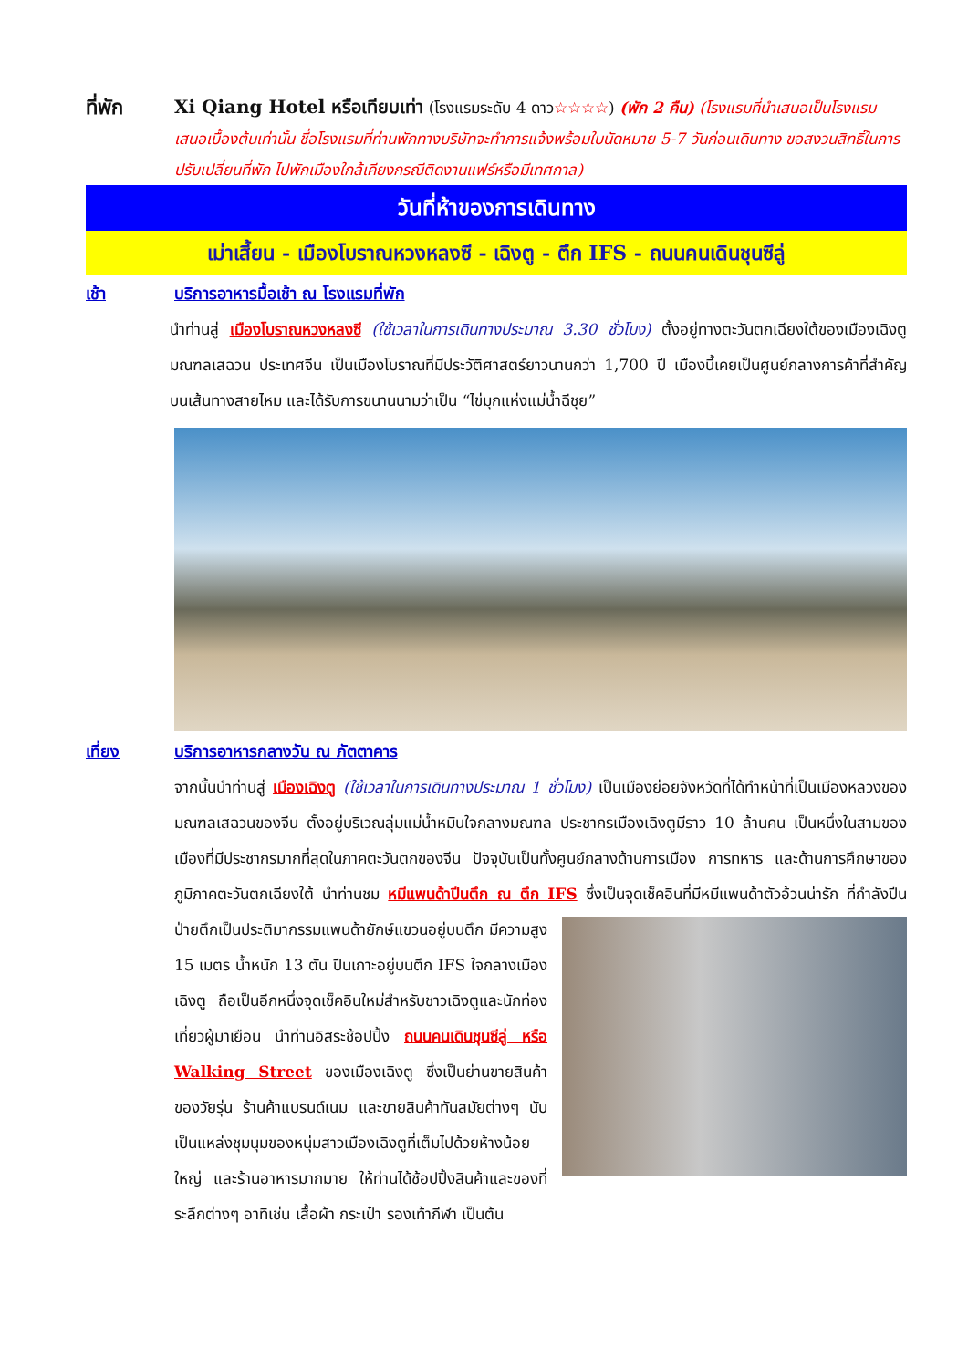ที่พัก Xi Qiang Hotel หรือเทียบเท่า (โรงแรมระดับ 4 ดาว☆☆☆☆) (พัก 2 คืน) (โรงแรมที่นำเสนอเป็นโรงแรมเสนอเบื้องต้นเท่านั้น ชื่อโรงแรมที่ท่านพักทางบริษัทจะทำการแจ้งพร้อมใบนัดหมาย 5-7 วันก่อนเดินทาง ขอสงวนสิทธิ์ในการปรับเปลี่ยนที่พัก ไปพักเมืองใกล้เคียงกรณีติดงานแฟร์หรือมีเทศกาล)
วันที่ห้าของการเดินทาง
เม่าเสี้ยน - เมืองโบราณหวงหลงซี - เฉิงตู - ตึก IFS - ถนนคนเดินชุนซีลู่
เช้า บริการอาหารมื้อเช้า ณ โรงแรมที่พัก
นำท่านสู่ เมืองโบราณหวงหลงซี (ใช้เวลาในการเดินทางประมาณ 3.30 ชั่วโมง) ตั้งอยู่ทางตะวันตกเฉียงใต้ของเมืองเฉิงตู มณฑลเสฉวน ประเทศจีน เป็นเมืองโบราณที่มีประวัติศาสตร์ยาวนานกว่า 1,700 ปี เมืองนี้เคยเป็นศูนย์กลางการค้าที่สำคัญบนเส้นทางสายไหม และได้รับการขนานนามว่าเป็น “ไข่มุกแห่งแม่น้ำฉีชุย”
เที่ยง บริการอาหารกลางวัน ณ ภัตตาคาร
จากนั้นนำท่านสู่ เมืองเฉิงตู (ใช้เวลาในการเดินทางประมาณ 1 ชั่วโมง) เป็นเมืองย่อยจังหวัดที่ได้ทำหน้าที่เป็นเมืองหลวงของมณฑลเสฉวนของจีน ตั้งอยู่บริเวณลุ่มแม่น้ำหมินใจกลางมณฑล ประชากรเมืองเฉิงตูมีราว 10 ล้านคน เป็นหนึ่งในสามของเมืองที่มีประชากรมากที่สุดในภาคตะวันตกของจีน ปัจจุบันเป็นทั้งศูนย์กลางด้านการเมือง การทหาร และด้านการศึกษาของภูมิภาคตะวันตกเฉียงใต้ นำท่านชม หมีแพนด้าปีนตึก ณ ตึก IFS ซึ่งเป็นจุดเช็คอินที่มีหมีแพนด้าตัวอ้วนน่ารัก ที่กำลังปีนป่ายตึกเป็นประติมากรรมแพนด้ายักษ์แขวนอยู่บนตึก มีความสูง 15 เมตร น้ำหนัก 13 ตัน ปีนเกาะอยู่บนตึก IFS ใจกลางเมืองเฉิงตู ถือเป็นอีกหนึ่งจุดเช็คอินใหม่สำหรับชาวเฉิงตูและนักท่องเที่ยวผู้มาเยือน นำท่านอิสระช้อปปิ้ง ถนนคนเดินชุนซีลู่ หรือ Walking Street ของเมืองเฉิงตู ซึ่งเป็นย่านขายสินค้าของวัยรุ่น ร้านค้าแบรนด์เนม และขายสินค้าทันสมัยต่างๆ นับเป็นแหล่งชุมนุมของหนุ่มสาวเมืองเฉิงตูที่เต็มไปด้วยห้างน้อยใหญ่ และร้านอาหารมากมาย ให้ท่านได้ช้อปปิ้งสินค้าและของที่ระลึกต่างๆ อาทิเช่น เสื้อผ้า กระเป๋า รองเท้ากีฬา เป็นต้น